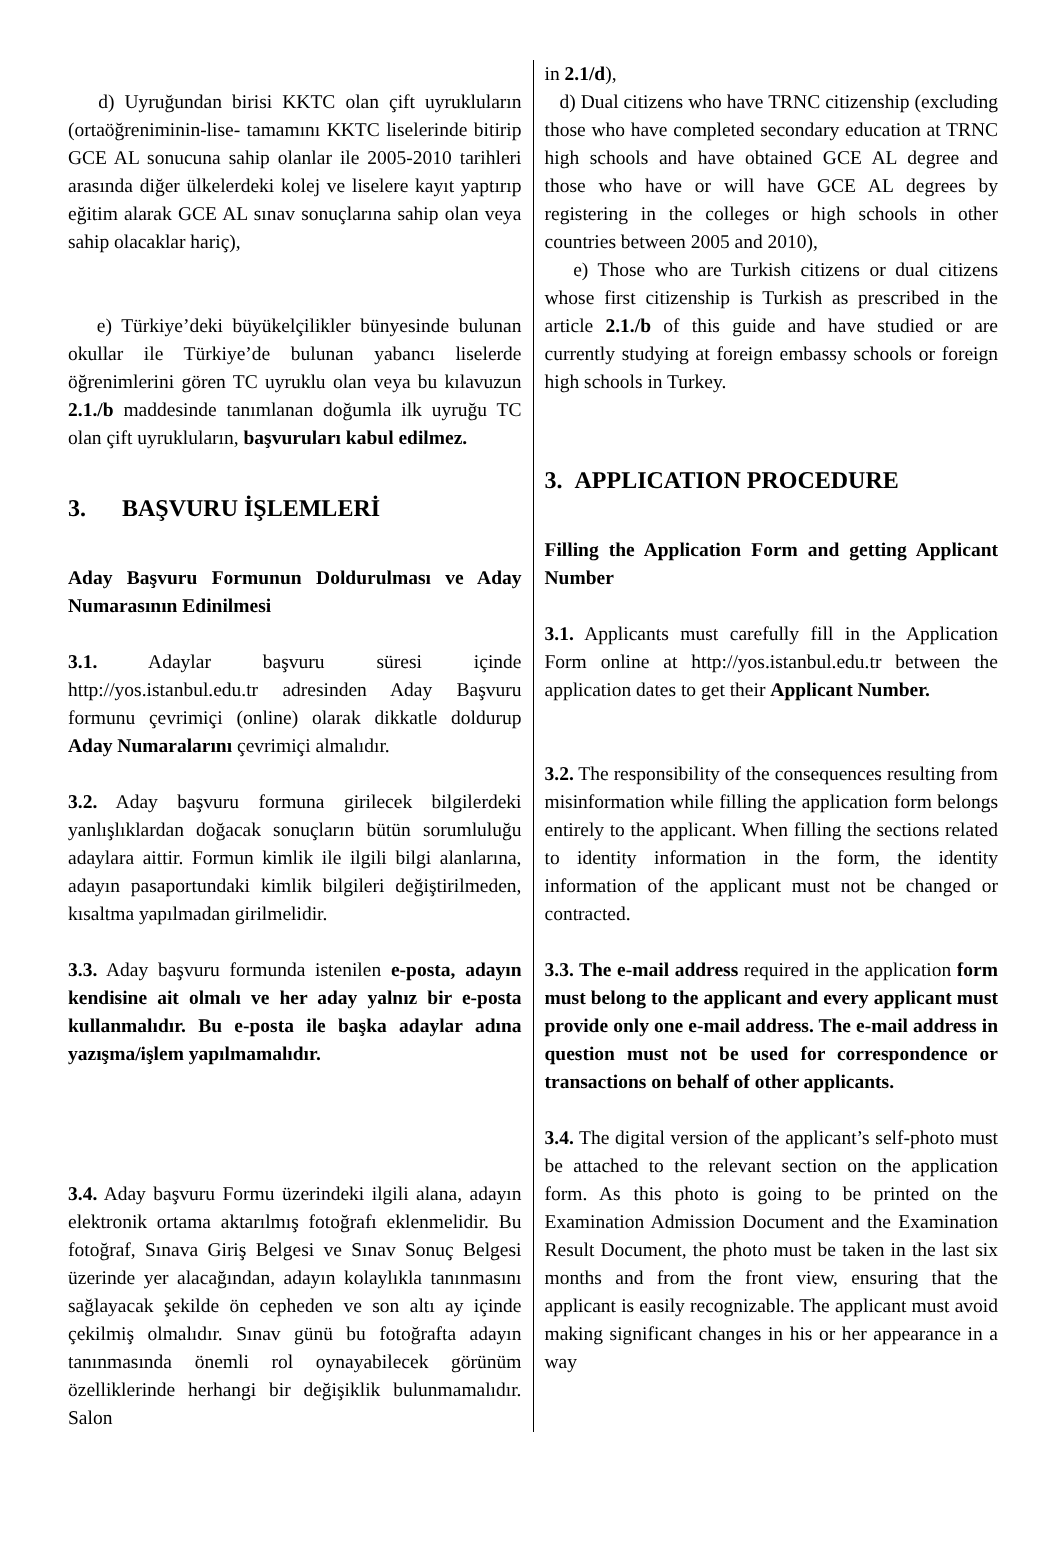d) Uyruğundan birisi KKTC olan çift uyrukluların (ortaöğreniminin-lise- tamamını KKTC liselerinde bitirip GCE AL sonucuna sahip olanlar ile 2005-2010 tarihleri arasında diğer ülkelerdeki kolej ve liselere kayıt yaptırıp eğitim alarak GCE AL sınav sonuçlarına sahip olan veya sahip olacaklar hariç),
e) Türkiye’deki büyükelçilikler bünyesinde bulunan okullar ile Türkiye’de bulunan yabancı liselerde öğrenimlerini gören TC uyruklu olan veya bu kılavuzun 2.1./b maddesinde tanımlanan doğumla ilk uyruğu TC olan çift uyrukluların, başvuruları kabul edilmez.
3. BAŞVURU İŞLEMLERİ
Aday Başvuru Formunun Doldurulması ve Aday Numarasının Edinilmesi
3.1. Adaylar başvuru süresi içinde http://yos.istanbul.edu.tr adresinden Aday Başvuru formunu çevrimiçi (online) olarak dikkatle doldurup Aday Numaralarını çevrimiçi almalıdır.
3.2. Aday başvuru formuna girilecek bilgilerdeki yanlışlıklardan doğacak sonuçların bütün sorumluluğu adaylara aittir. Formun kimlik ile ilgili bilgi alanlarına, adayın pasaportundaki kimlik bilgileri değiştirilmeden, kısaltma yapılmadan girilmelidir.
3.3. Aday başvuru formunda istenilen e-posta, adayın kendisine ait olmalı ve her aday yalnız bir e-posta kullanmalıdır. Bu e-posta ile başka adaylar adına yazışma/işlem yapılmamalıdır.
3.4. Aday başvuru Formu üzerindeki ilgili alana, adayın elektronik ortama aktarılmış fotoğrafı eklenmelidir. Bu fotoğraf, Sınava Giriş Belgesi ve Sınav Sonuç Belgesi üzerinde yer alacağından, adayın kolaylıkla tanınmasını sağlayacak şekilde ön cepheden ve son altı ay içinde çekilmiş olmalıdır. Sınav günü bu fotoğrafta adayın tanınmasında önemli rol oynayabilecek görünüm özelliklerinde herhangi bir değişiklik bulunmamalıdır. Salon
in 2.1/d),
d) Dual citizens who have TRNC citizenship (excluding those who have completed secondary education at TRNC high schools and have obtained GCE AL degree and those who have or will have GCE AL degrees by registering in the colleges or high schools in other countries between 2005 and 2010),
e) Those who are Turkish citizens or dual citizens whose first citizenship is Turkish as prescribed in the article 2.1./b of this guide and have studied or are currently studying at foreign embassy schools or foreign high schools in Turkey.
3. APPLICATION PROCEDURE
Filling the Application Form and getting Applicant Number
3.1. Applicants must carefully fill in the Application Form online at http://yos.istanbul.edu.tr between the application dates to get their Applicant Number.
3.2. The responsibility of the consequences resulting from misinformation while filling the application form belongs entirely to the applicant. When filling the sections related to identity information in the form, the identity information of the applicant must not be changed or contracted.
3.3. The e-mail address required in the application form must belong to the applicant and every applicant must provide only one e-mail address. The e-mail address in question must not be used for correspondence or transactions on behalf of other applicants.
3.4. The digital version of the applicant’s self-photo must be attached to the relevant section on the application form. As this photo is going to be printed on the Examination Admission Document and the Examination Result Document, the photo must be taken in the last six months and from the front view, ensuring that the applicant is easily recognizable. The applicant must avoid making significant changes in his or her appearance in a way